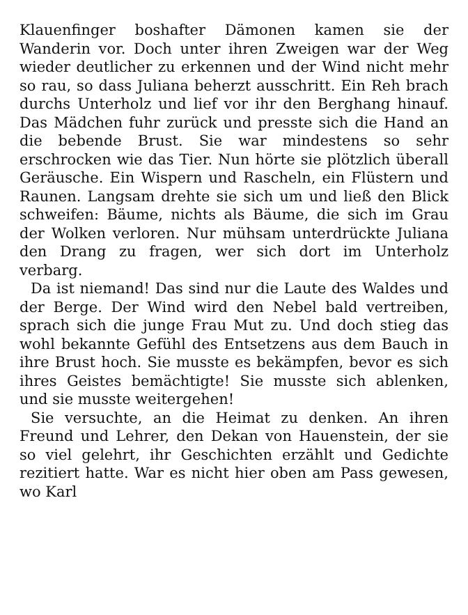Klauenfinger boshafter Dämonen kamen sie der Wanderin vor. Doch unter ihren Zweigen war der Weg wieder deutlicher zu erkennen und der Wind nicht mehr so rau, so dass Juliana beherzt ausschritt. Ein Reh brach durchs Unterholz und lief vor ihr den Berghang hinauf. Das Mädchen fuhr zurück und presste sich die Hand an die bebende Brust. Sie war mindestens so sehr erschrocken wie das Tier. Nun hörte sie plötzlich überall Geräusche. Ein Wispern und Rascheln, ein Flüstern und Raunen. Langsam drehte sie sich um und ließ den Blick schweifen: Bäume, nichts als Bäume, die sich im Grau der Wolken verloren. Nur mühsam unterdrückte Juliana den Drang zu fragen, wer sich dort im Unterholz verbarg.
Da ist niemand! Das sind nur die Laute des Waldes und der Berge. Der Wind wird den Nebel bald vertreiben, sprach sich die junge Frau Mut zu. Und doch stieg das wohl bekannte Gefühl des Entsetzens aus dem Bauch in ihre Brust hoch. Sie musste es bekämpfen, bevor es sich ihres Geistes bemächtigte! Sie musste sich ablenken, und sie musste weitergehen!
Sie versuchte, an die Heimat zu denken. An ihren Freund und Lehrer, den Dekan von Hauenstein, der sie so viel gelehrt, ihr Geschichten erzählt und Gedichte rezitiert hatte. War es nicht hier oben am Pass gewesen, wo Karl